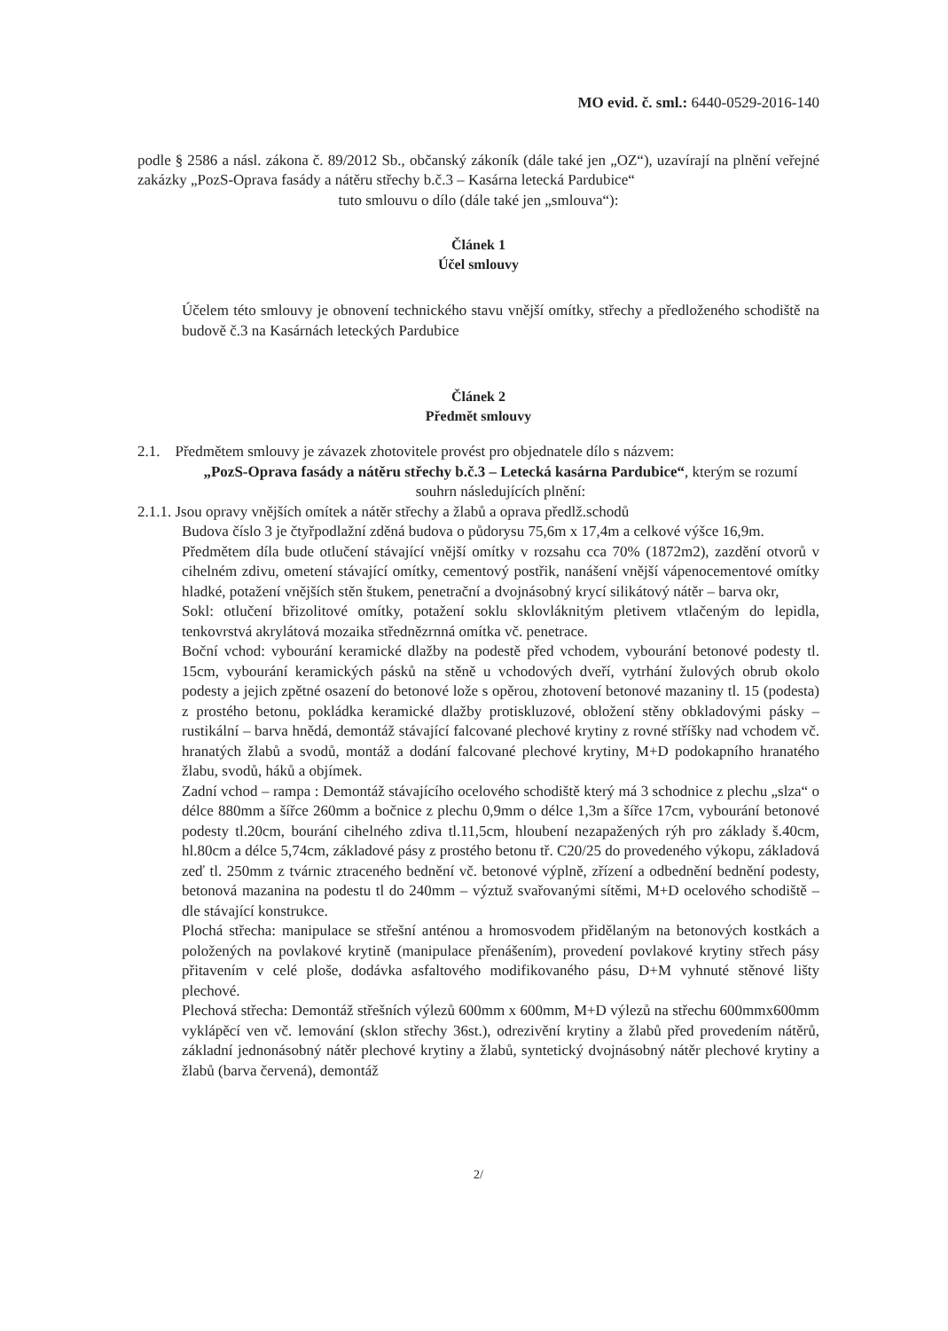MO evid. č. sml.: 6440-0529-2016-140
podle § 2586 a násl. zákona č. 89/2012 Sb., občanský zákoník (dále také jen „OZ“), uzavírají na plnění veřejné zakázky „PozS-Oprava fasády a nátěru střechy b.č.3 – Kasárna letecká Pardubice“
tuto smlouvu o dílo (dále také jen „smlouva“):
Článek 1
Účel smlouvy
Účelem této smlouvy je obnovení technického stavu vnější omítky, střechy a předloženého schodiště na budově č.3 na Kasárnách leteckých Pardubice
Článek 2
Předmět smlouvy
2.1. Předmětem smlouvy je závazek zhotovitele provést pro objednatele dílo s názvem:
„PozS-Oprava fasády a nátěru střechy b.č.3 – Letecká kasárna Pardubice“, kterým se rozumí souhrn následujících plnění:
2.1.1. Jsou opravy vnějších omítek a nátěr střechy a žlabů a oprava předlž.schodů
Budova číslo 3 je čtyřpodlažní zděná budova o půdorysu 75,6m x 17,4m a celkové výšce 16,9m.
Předmětem díla bude otlučení stávající vnější omítky v rozsahu cca 70% (1872m2), zazdění otvorů v cihelném zdivu, ometení stávající omítky, cementový postřik, nanášení vnější vápenocementové omítky hladké, potažení vnějších stěn štukem, penetrační a dvojnásobný krycí silikátový nátěr – barva okr,
Sokl: otlučení břizolitové omítky, potažení soklu sklovláknitým pletivem vtlačeným do lepidla, tenkovrstvá akrylátová mozaika střednězrnná omítka vč. penetrace.
Boční vchod: vybourání keramické dlažby na podestě před vchodem, vybourání betonové podesty tl. 15cm, vybourání keramických pásků na stěně u vchodových dveří, vytrhání žulových obrub okolo podesty a jejich zpětné osazení do betonové lože s opěrou, zhotovení betonové mazaniny tl. 15 (podesta) z prostého betonu, pokládka keramické dlažby protiskluzové, obložení stěny obkladovými pásky – rustikální – barva hnědá, demontáž stávající falcované plechové krytiny z rovné stříšky nad vchodem vč. hranatých žlabů a svodů, montáž a dodání falcované plechové krytiny, M+D podokapního hranatého žlabu, svodů, háků a objímek.
Zadní vchod – rampa : Demontáž stávajícího ocelového schodiště který má 3 schodnice z plechu „slza“ o délce 880mm a šířce 260mm a bočnice z plechu 0,9mm o délce 1,3m a šířce 17cm, vybourání betonové podesty tl.20cm, bourání cihelného zdiva tl.11,5cm, hloubení nezapažených rýh pro základy š.40cm, hl.80cm a délce 5,74cm, základové pásy z prostého betonu tř. C20/25 do provedeného výkopu, základová zeď tl. 250mm z tvárnic ztraceného bednění vč. betonové výplně, zřízení a odbednění bednění podesty, betonová mazanina na podestu tl do 240mm – výztuž svařovanými sítěmi, M+D ocelového schodiště – dle stávající konstrukce.
Plochá střecha: manipulace se střešní anténou a hromosvodem přidělaným na betonových kostkách a položených na povlakové krytině (manipulace přenášením), provedení povlakové krytiny střech pásy přitavením v celé ploše, dodávka asfaltového modifikovaného pásu, D+M vyhnuté stěnové lišty plechové.
Plechová střecha: Demontáž střešních výlezů 600mm x 600mm, M+D výlezů na střechu 600mmx600mm vyklápěcí ven vč. lemování (sklon střechy 36st.), odrezivění krytiny a žlabů před provedením nátěrů, základní jednonásobný nátěr plechové krytiny a žlabů, syntetický dvojnásobný nátěr plechové krytiny a žlabů (barva červená), demontáž
2/